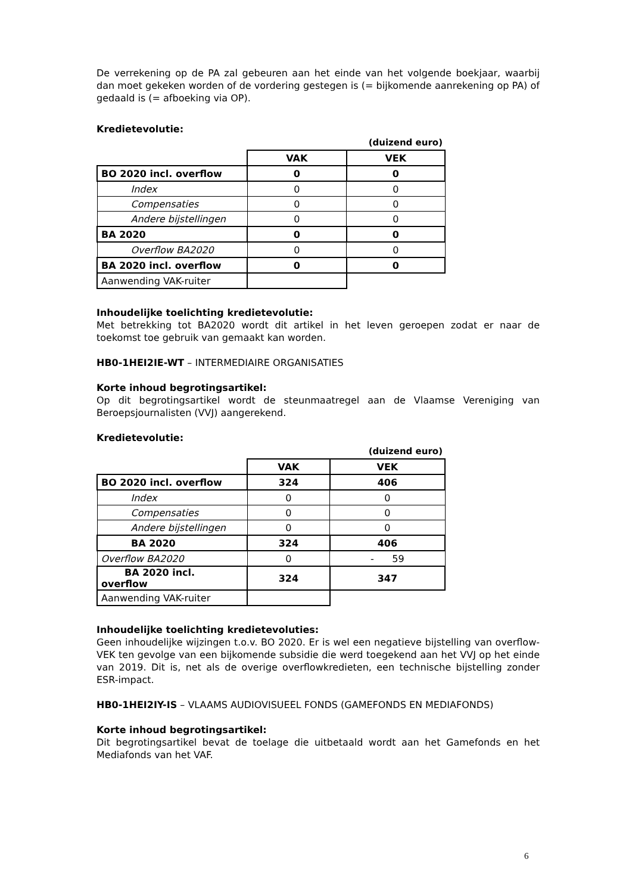De verrekening op de PA zal gebeuren aan het einde van het volgende boekjaar, waarbij dan moet gekeken worden of de vordering gestegen is (= bijkomende aanrekening op PA) of gedaald is (= afboeking via OP).
Kredietevolutie:
| | (duizend euro) | |
| | VAK | VEK |
| BO 2020 incl. overflow | 0 | 0 |
| Index | 0 | 0 |
| Compensaties | 0 | 0 |
| Andere bijstellingen | 0 | 0 |
| BA 2020 | 0 | 0 |
| Overflow BA2020 | 0 | 0 |
| BA 2020 incl. overflow | 0 | 0 |
| Aanwending VAK-ruiter | | |
Inhoudelijke toelichting kredietevolutie:
Met betrekking tot BA2020 wordt dit artikel in het leven geroepen zodat er naar de toekomst toe gebruik van gemaakt kan worden.
HB0-1HEI2IE-WT – INTERMEDIAIRE ORGANISATIES
Korte inhoud begrotingsartikel:
Op dit begrotingsartikel wordt de steunmaatregel aan de Vlaamse Vereniging van Beroepsjournalisten (VVJ) aangerekend.
Kredietevolutie:
| | (duizend euro) | |
| | VAK | VEK |
| BO 2020 incl. overflow | 324 | 406 |
| Index | 0 | 0 |
| Compensaties | 0 | 0 |
| Andere bijstellingen | 0 | 0 |
| BA 2020 | 324 | 406 |
| Overflow BA2020 | 0 | - 59 |
| BA 2020 incl. overflow | 324 | 347 |
| Aanwending VAK-ruiter | | |
Inhoudelijke toelichting kredietevoluties:
Geen inhoudelijke wijzingen t.o.v. BO 2020. Er is wel een negatieve bijstelling van overflow-VEK ten gevolge van een bijkomende subsidie die werd toegekend aan het VVJ op het einde van 2019. Dit is, net als de overige overflowkredieten, een technische bijstelling zonder ESR-impact.
HB0-1HEI2IY-IS – VLAAMS AUDIOVISUEEL FONDS (GAMEFONDS EN MEDIAFONDS)
Korte inhoud begrotingsartikel:
Dit begrotingsartikel bevat de toelage die uitbetaald wordt aan het Gamefonds en het Mediafonds van het VAF.
6